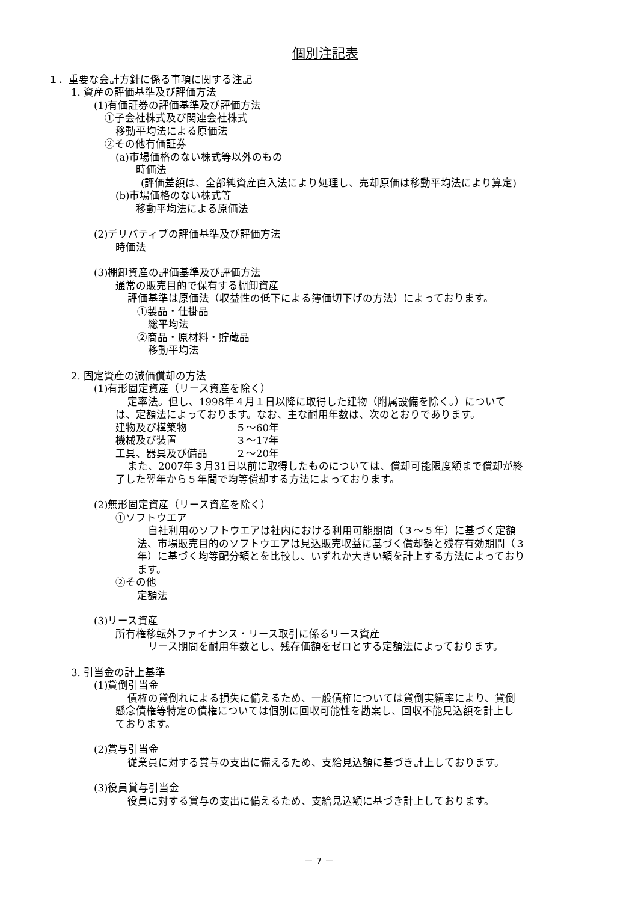個別注記表
１．重要な会計方針に係る事項に関する注記
1. 資産の評価基準及び評価方法
(1)有価証券の評価基準及び評価方法
①子会社株式及び関連会社株式
移動平均法による原価法
②その他有価証券
(a)市場価格のない株式等以外のもの
時価法
(評価差額は、全部純資産直入法により処理し、売却原価は移動平均法により算定)
(b)市場価格のない株式等
移動平均法による原価法
(2)デリバティブの評価基準及び評価方法
時価法
(3)棚卸資産の評価基準及び評価方法
通常の販売目的で保有する棚卸資産
評価基準は原価法（収益性の低下による簿価切下げの方法）によっております。
①製品・仕掛品
総平均法
②商品・原材料・貯蔵品
移動平均法
2. 固定資産の減価償却の方法
(1)有形固定資産（リース資産を除く）
定率法。但し、1998年４月１日以降に取得した建物（附属設備を除く。）について
は、定額法によっております。なお、主な耐用年数は、次のとおりであります。
| 建物及び構築物 | ５～60年 |
| 機械及び装置 | ３～17年 |
| 工具、器具及び備品 | ２～20年 |
また、2007年３月31日以前に取得したものについては、償却可能限度額まで償却が終
了した翌年から５年間で均等償却する方法によっております。
(2)無形固定資産（リース資産を除く）
①ソフトウエア
自社利用のソフトウエアは社内における利用可能期間（３～５年）に基づく定額
法、市場販売目的のソフトウエアは見込販売収益に基づく償却額と残存有効期間（３
年）に基づく均等配分額とを比較し、いずれか大きい額を計上する方法によっており
ます。
②その他
定額法
(3)リース資産
所有権移転外ファイナンス・リース取引に係るリース資産
リース期間を耐用年数とし、残存価額をゼロとする定額法によっております。
3. 引当金の計上基準
(1)貸倒引当金
債権の貸倒れによる損失に備えるため、一般債権については貸倒実績率により、貸倒
懸念債権等特定の債権については個別に回収可能性を勘案し、回収不能見込額を計上し
ております。
(2)賞与引当金
従業員に対する賞与の支出に備えるため、支給見込額に基づき計上しております。
(3)役員賞与引当金
役員に対する賞与の支出に備えるため、支給見込額に基づき計上しております。
－ 7 －